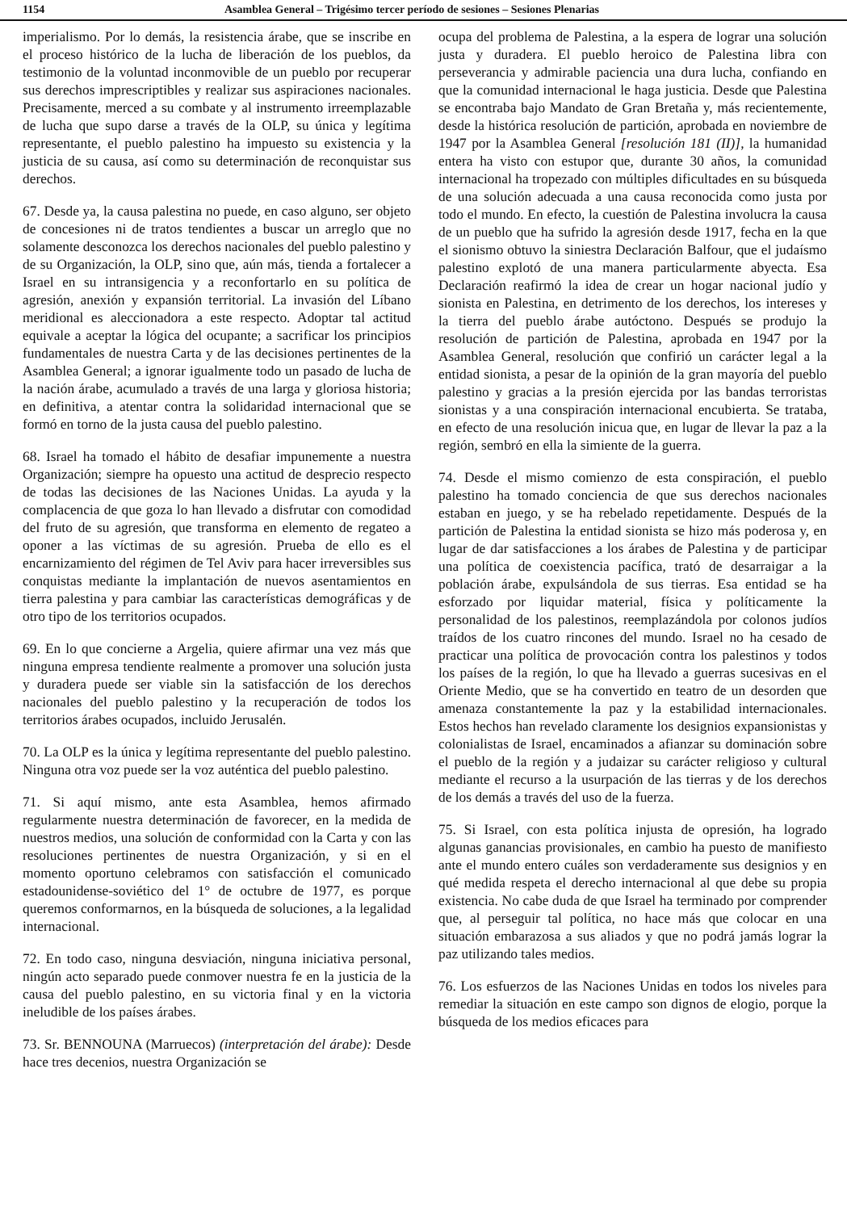1154 Asamblea General – Trigésimo tercer período de sesiones – Sesiones Plenarias
imperialismo. Por lo demás, la resistencia árabe, que se inscribe en el proceso histórico de la lucha de liberación de los pueblos, da testimonio de la voluntad inconmovible de un pueblo por recuperar sus derechos imprescriptibles y realizar sus aspiraciones nacionales. Precisamente, merced a su combate y al instrumento irreemplazable de lucha que supo darse a través de la OLP, su única y legítima representante, el pueblo palestino ha impuesto su existencia y la justicia de su causa, así como su determinación de reconquistar sus derechos.
67. Desde ya, la causa palestina no puede, en caso alguno, ser objeto de concesiones ni de tratos tendientes a buscar un arreglo que no solamente desconozca los derechos nacionales del pueblo palestino y de su Organización, la OLP, sino que, aún más, tienda a fortalecer a Israel en su intransigencia y a reconfortarlo en su política de agresión, anexión y expansión territorial. La invasión del Líbano meridional es aleccionadora a este respecto. Adoptar tal actitud equivale a aceptar la lógica del ocupante; a sacrificar los principios fundamentales de nuestra Carta y de las decisiones pertinentes de la Asamblea General; a ignorar igualmente todo un pasado de lucha de la nación árabe, acumulado a través de una larga y gloriosa historia; en definitiva, a atentar contra la solidaridad internacional que se formó en torno de la justa causa del pueblo palestino.
68. Israel ha tomado el hábito de desafiar impunemente a nuestra Organización; siempre ha opuesto una actitud de desprecio respecto de todas las decisiones de las Naciones Unidas. La ayuda y la complacencia de que goza lo han llevado a disfrutar con comodidad del fruto de su agresión, que transforma en elemento de regateo a oponer a las víctimas de su agresión. Prueba de ello es el encarnizamiento del régimen de Tel Aviv para hacer irreversibles sus conquistas mediante la implantación de nuevos asentamientos en tierra palestina y para cambiar las características demográficas y de otro tipo de los territorios ocupados.
69. En lo que concierne a Argelia, quiere afirmar una vez más que ninguna empresa tendiente realmente a promover una solución justa y duradera puede ser viable sin la satisfacción de los derechos nacionales del pueblo palestino y la recuperación de todos los territorios árabes ocupados, incluido Jerusalén.
70. La OLP es la única y legítima representante del pueblo palestino. Ninguna otra voz puede ser la voz auténtica del pueblo palestino.
71. Si aquí mismo, ante esta Asamblea, hemos afirmado regularmente nuestra determinación de favorecer, en la medida de nuestros medios, una solución de conformidad con la Carta y con las resoluciones pertinentes de nuestra Organización, y si en el momento oportuno celebramos con satisfacción el comunicado estadounidense-soviético del 1° de octubre de 1977, es porque queremos conformarnos, en la búsqueda de soluciones, a la legalidad internacional.
72. En todo caso, ninguna desviación, ninguna iniciativa personal, ningún acto separado puede conmover nuestra fe en la justicia de la causa del pueblo palestino, en su victoria final y en la victoria ineludible de los países árabes.
73. Sr. BENNOUNA (Marruecos) (interpretación del árabe): Desde hace tres decenios, nuestra Organización se
ocupa del problema de Palestina, a la espera de lograr una solución justa y duradera. El pueblo heroico de Palestina libra con perseverancia y admirable paciencia una dura lucha, confiando en que la comunidad internacional le haga justicia. Desde que Palestina se encontraba bajo Mandato de Gran Bretaña y, más recientemente, desde la histórica resolución de partición, aprobada en noviembre de 1947 por la Asamblea General [resolución 181 (II)], la humanidad entera ha visto con estupor que, durante 30 años, la comunidad internacional ha tropezado con múltiples dificultades en su búsqueda de una solución adecuada a una causa reconocida como justa por todo el mundo. En efecto, la cuestión de Palestina involucra la causa de un pueblo que ha sufrido la agresión desde 1917, fecha en la que el sionismo obtuvo la siniestra Declaración Balfour, que el judaísmo palestino explotó de una manera particularmente abyecta. Esa Declaración reafirmó la idea de crear un hogar nacional judío y sionista en Palestina, en detrimento de los derechos, los intereses y la tierra del pueblo árabe autóctono. Después se produjo la resolución de partición de Palestina, aprobada en 1947 por la Asamblea General, resolución que confirió un carácter legal a la entidad sionista, a pesar de la opinión de la gran mayoría del pueblo palestino y gracias a la presión ejercida por las bandas terroristas sionistas y a una conspiración internacional encubierta. Se trataba, en efecto de una resolución inicua que, en lugar de llevar la paz a la región, sembró en ella la simiente de la guerra.
74. Desde el mismo comienzo de esta conspiración, el pueblo palestino ha tomado conciencia de que sus derechos nacionales estaban en juego, y se ha rebelado repetidamente. Después de la partición de Palestina la entidad sionista se hizo más poderosa y, en lugar de dar satisfacciones a los árabes de Palestina y de participar una política de coexistencia pacífica, trató de desarraigar a la población árabe, expulsándola de sus tierras. Esa entidad se ha esforzado por liquidar material, física y políticamente la personalidad de los palestinos, reemplazándola por colonos judíos traídos de los cuatro rincones del mundo. Israel no ha cesado de practicar una política de provocación contra los palestinos y todos los países de la región, lo que ha llevado a guerras sucesivas en el Oriente Medio, que se ha convertido en teatro de un desorden que amenaza constantemente la paz y la estabilidad internacionales. Estos hechos han revelado claramente los designios expansionistas y colonialistas de Israel, encaminados a afianzar su dominación sobre el pueblo de la región y a judaizar su carácter religioso y cultural mediante el recurso a la usurpación de las tierras y de los derechos de los demás a través del uso de la fuerza.
75. Si Israel, con esta política injusta de opresión, ha logrado algunas ganancias provisionales, en cambio ha puesto de manifiesto ante el mundo entero cuáles son verdaderamente sus designios y en qué medida respeta el derecho internacional al que debe su propia existencia. No cabe duda de que Israel ha terminado por comprender que, al perseguir tal política, no hace más que colocar en una situación embarazosa a sus aliados y que no podrá jamás lograr la paz utilizando tales medios.
76. Los esfuerzos de las Naciones Unidas en todos los niveles para remediar la situación en este campo son dignos de elogio, porque la búsqueda de los medios eficaces para